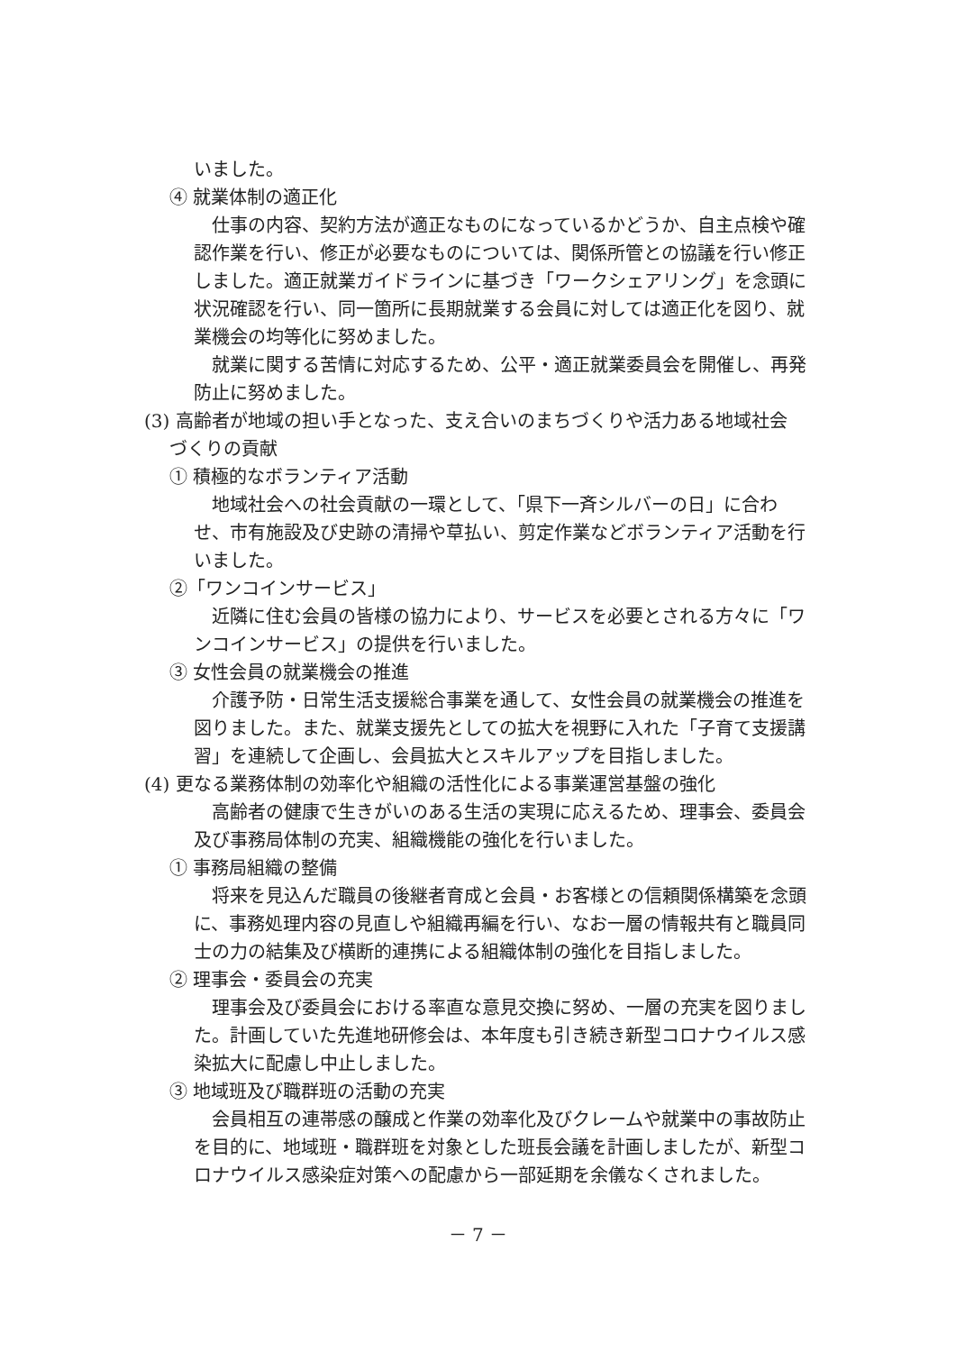いました。
④ 就業体制の適正化
仕事の内容、契約方法が適正なものになっているかどうか、自主点検や確認作業を行い、修正が必要なものについては、関係所管との協議を行い修正しました。適正就業ガイドラインに基づき「ワークシェアリング」を念頭に状況確認を行い、同一箇所に長期就業する会員に対しては適正化を図り、就業機会の均等化に努めました。
就業に関する苦情に対応するため、公平・適正就業委員会を開催し、再発防止に努めました。
(3) 高齢者が地域の担い手となった、支え合いのまちづくりや活力ある地域社会
づくりの貢献
① 積極的なボランティア活動
地域社会への社会貢献の一環として、「県下一斉シルバーの日」に合わせ、市有施設及び史跡の清掃や草払い、剪定作業などボランティア活動を行いました。
②「ワンコインサービス」
近隣に住む会員の皆様の協力により、サービスを必要とされる方々に「ワンコインサービス」の提供を行いました。
③ 女性会員の就業機会の推進
介護予防・日常生活支援総合事業を通して、女性会員の就業機会の推進を図りました。また、就業支援先としての拡大を視野に入れた「子育て支援講習」を連続して企画し、会員拡大とスキルアップを目指しました。
(4) 更なる業務体制の効率化や組織の活性化による事業運営基盤の強化
高齢者の健康で生きがいのある生活の実現に応えるため、理事会、委員会及び事務局体制の充実、組織機能の強化を行いました。
① 事務局組織の整備
将来を見込んだ職員の後継者育成と会員・お客様との信頼関係構築を念頭に、事務処理内容の見直しや組織再編を行い、なお一層の情報共有と職員同士の力の結集及び横断的連携による組織体制の強化を目指しました。
② 理事会・委員会の充実
理事会及び委員会における率直な意見交換に努め、一層の充実を図りました。計画していた先進地研修会は、本年度も引き続き新型コロナウイルス感染拡大に配慮し中止しました。
③ 地域班及び職群班の活動の充実
会員相互の連帯感の醸成と作業の効率化及びクレームや就業中の事故防止を目的に、地域班・職群班を対象とした班長会議を計画しましたが、新型コロナウイルス感染症対策への配慮から一部延期を余儀なくされました。
－ 7 －